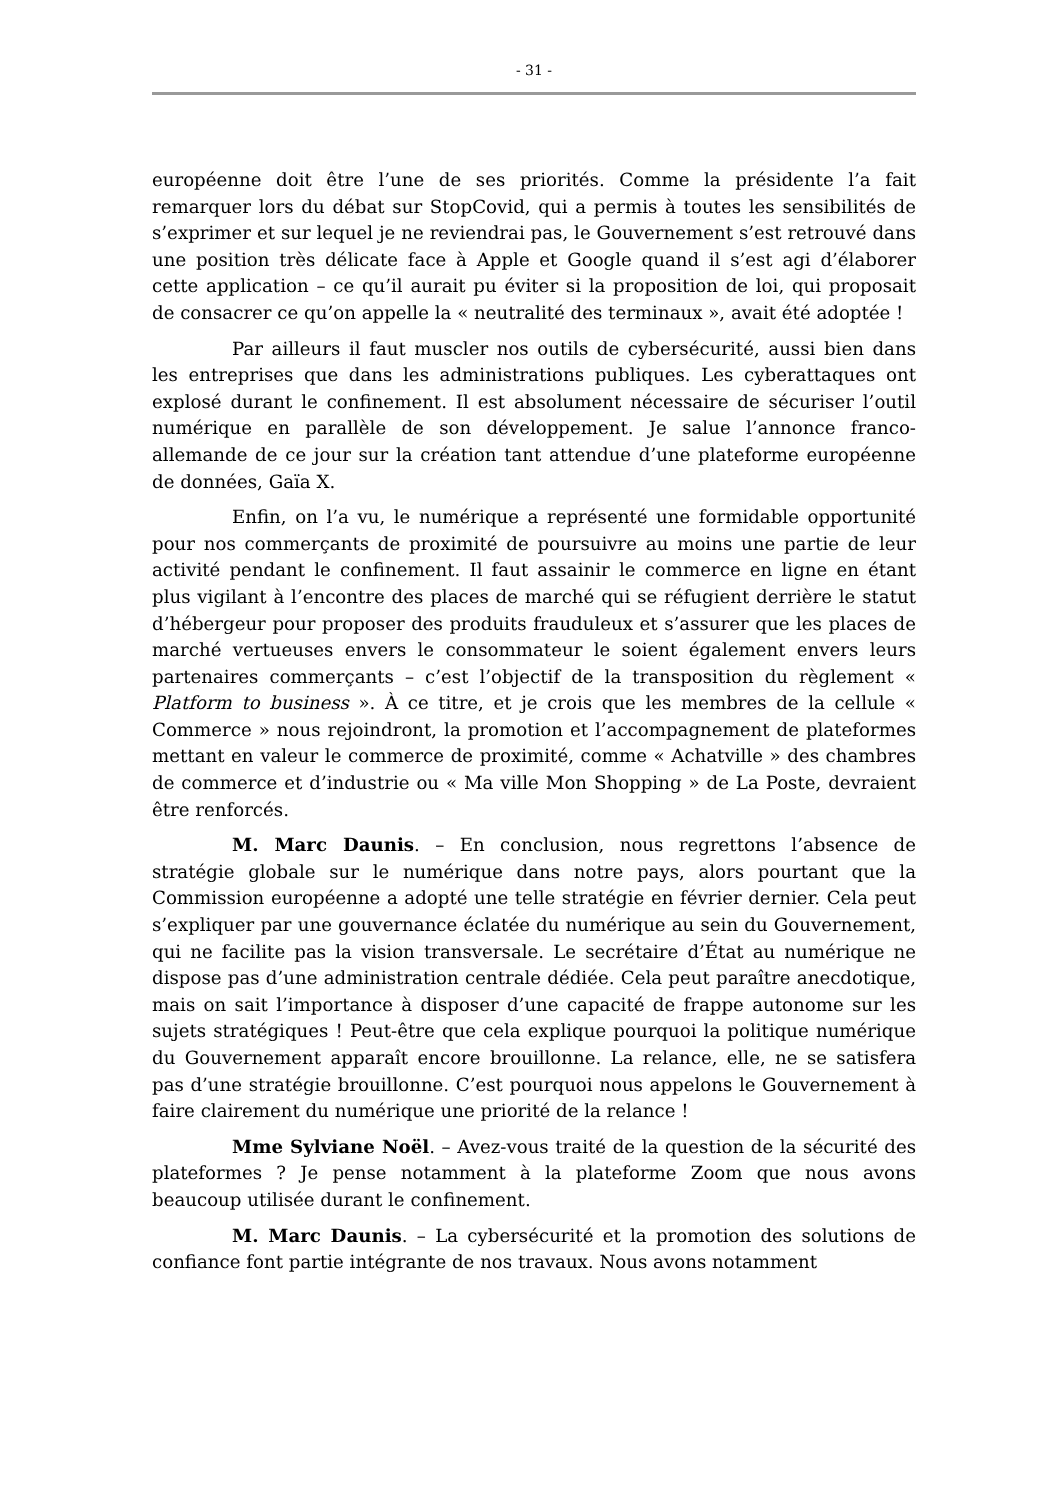- 31 -
européenne doit être l’une de ses priorités. Comme la présidente l’a fait remarquer lors du débat sur StopCovid, qui a permis à toutes les sensibilités de s’exprimer et sur lequel je ne reviendrai pas, le Gouvernement s’est retrouvé dans une position très délicate face à Apple et Google quand il s’est agi d’élaborer cette application – ce qu’il aurait pu éviter si la proposition de loi, qui proposait de consacrer ce qu’on appelle la « neutralité des terminaux », avait été adoptée !
Par ailleurs il faut muscler nos outils de cybersécurité, aussi bien dans les entreprises que dans les administrations publiques. Les cyberattaques ont explosé durant le confinement. Il est absolument nécessaire de sécuriser l’outil numérique en parallèle de son développement. Je salue l’annonce franco-allemande de ce jour sur la création tant attendue d’une plateforme européenne de données, Gaïa X.
Enfin, on l’a vu, le numérique a représenté une formidable opportunité pour nos commerçants de proximité de poursuivre au moins une partie de leur activité pendant le confinement. Il faut assainir le commerce en ligne en étant plus vigilant à l’encontre des places de marché qui se réfugient derrière le statut d’hébergeur pour proposer des produits frauduleux et s’assurer que les places de marché vertueuses envers le consommateur le soient également envers leurs partenaires commerçants – c’est l’objectif de la transposition du règlement « Platform to business ». À ce titre, et je crois que les membres de la cellule « Commerce » nous rejoindront, la promotion et l’accompagnement de plateformes mettant en valeur le commerce de proximité, comme « Achatville » des chambres de commerce et d’industrie ou « Ma ville Mon Shopping » de La Poste, devraient être renforcés.
M. Marc Daunis. – En conclusion, nous regrettons l’absence de stratégie globale sur le numérique dans notre pays, alors pourtant que la Commission européenne a adopté une telle stratégie en février dernier. Cela peut s’expliquer par une gouvernance éclatée du numérique au sein du Gouvernement, qui ne facilite pas la vision transversale. Le secrétaire d’État au numérique ne dispose pas d’une administration centrale dédiée. Cela peut paraître anecdotique, mais on sait l’importance à disposer d’une capacité de frappe autonome sur les sujets stratégiques ! Peut-être que cela explique pourquoi la politique numérique du Gouvernement apparaît encore brouillonne. La relance, elle, ne se satisfera pas d’une stratégie brouillonne. C’est pourquoi nous appelons le Gouvernement à faire clairement du numérique une priorité de la relance !
Mme Sylviane Noël. – Avez-vous traité de la question de la sécurité des plateformes ? Je pense notamment à la plateforme Zoom que nous avons beaucoup utilisée durant le confinement.
M. Marc Daunis. – La cybersécurité et la promotion des solutions de confiance font partie intégrante de nos travaux. Nous avons notamment